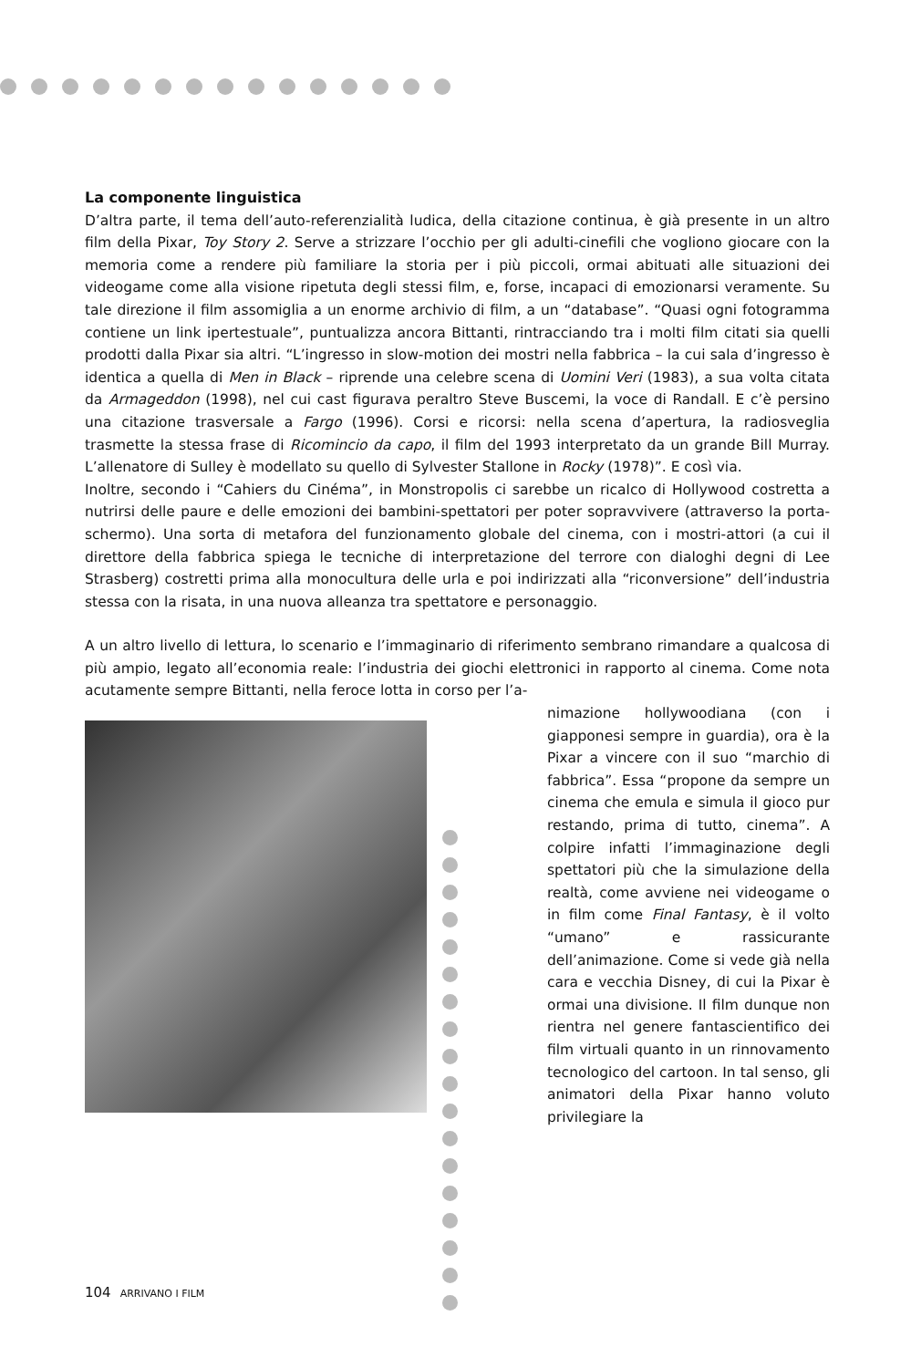La componente linguistica
D’altra parte, il tema dell’auto-referenzialità ludica, della citazione continua, è già presente in un altro film della Pixar, Toy Story 2. Serve a strizzare l’occhio per gli adulti-cinefili che vogliono giocare con la memoria come a rendere più familiare la storia per i più piccoli, ormai abituati alle situazioni dei videogame come alla visione ripetuta degli stessi film, e, forse, incapaci di emozionarsi veramente. Su tale direzione il film assomiglia a un enorme archivio di film, a un “database”. “Quasi ogni fotogramma contiene un link ipertestuale”, puntualizza ancora Bittanti, rintracciando tra i molti film citati sia quelli prodotti dalla Pixar sia altri. “L’ingresso in slow-motion dei mostri nella fabbrica – la cui sala d’ingresso è identica a quella di Men in Black – riprende una celebre scena di Uomini Veri (1983), a sua volta citata da Armageddon (1998), nel cui cast figurava peraltro Steve Buscemi, la voce di Randall. E c’è persino una citazione trasversale a Fargo (1996). Corsi e ricorsi: nella scena d’apertura, la radiosveglia trasmette la stessa frase di Ricomincio da capo, il film del 1993 interpretato da un grande Bill Murray. L’allenatore di Sulley è modellato su quello di Sylvester Stallone in Rocky (1978)”. E così via.
Inoltre, secondo i “Cahiers du Cinéma”, in Monstropolis ci sarebbe un ricalco di Hollywood costretta a nutrirsi delle paure e delle emozioni dei bambini-spettatori per poter sopravvivere (attraverso la porta-schermo). Una sorta di metafora del funzionamento globale del cinema, con i mostri-attori (a cui il direttore della fabbrica spiega le tecniche di interpretazione del terrore con dialoghi degni di Lee Strasberg) costretti prima alla monocultura delle urla e poi indirizzati alla “riconversione” dell’industria stessa con la risata, in una nuova alleanza tra spettatore e personaggio.
A un altro livello di lettura, lo scenario e l’immaginario di riferimento sembrano rimandare a qualcosa di più ampio, legato all’economia reale: l’industria dei giochi elettronici in rapporto al cinema. Come nota acutamente sempre Bittanti, nella feroce lotta in corso per l’a-
nimazione hollywoodiana (con i giapponesi sempre in guardia), ora è la Pixar a vincere con il suo “marchio di fabbrica”. Essa “propone da sempre un cinema che emula e simula il gioco pur restando, prima di tutto, cinema”. A colpire infatti l’immaginazione degli spettatori più che la simulazione della realtà, come avviene nei videogame o in film come Final Fantasy, è il volto “umano” e rassicurante dell’animazione. Come si vede già nella cara e vecchia Disney, di cui la Pixar è ormai una divisione. Il film dunque non rientra nel genere fantascientifico dei film virtuali quanto in un rinnovamento tecnologico del cartoon. In tal senso, gli animatori della Pixar hanno voluto privilegiare la
104 ARRIVANO I FILM